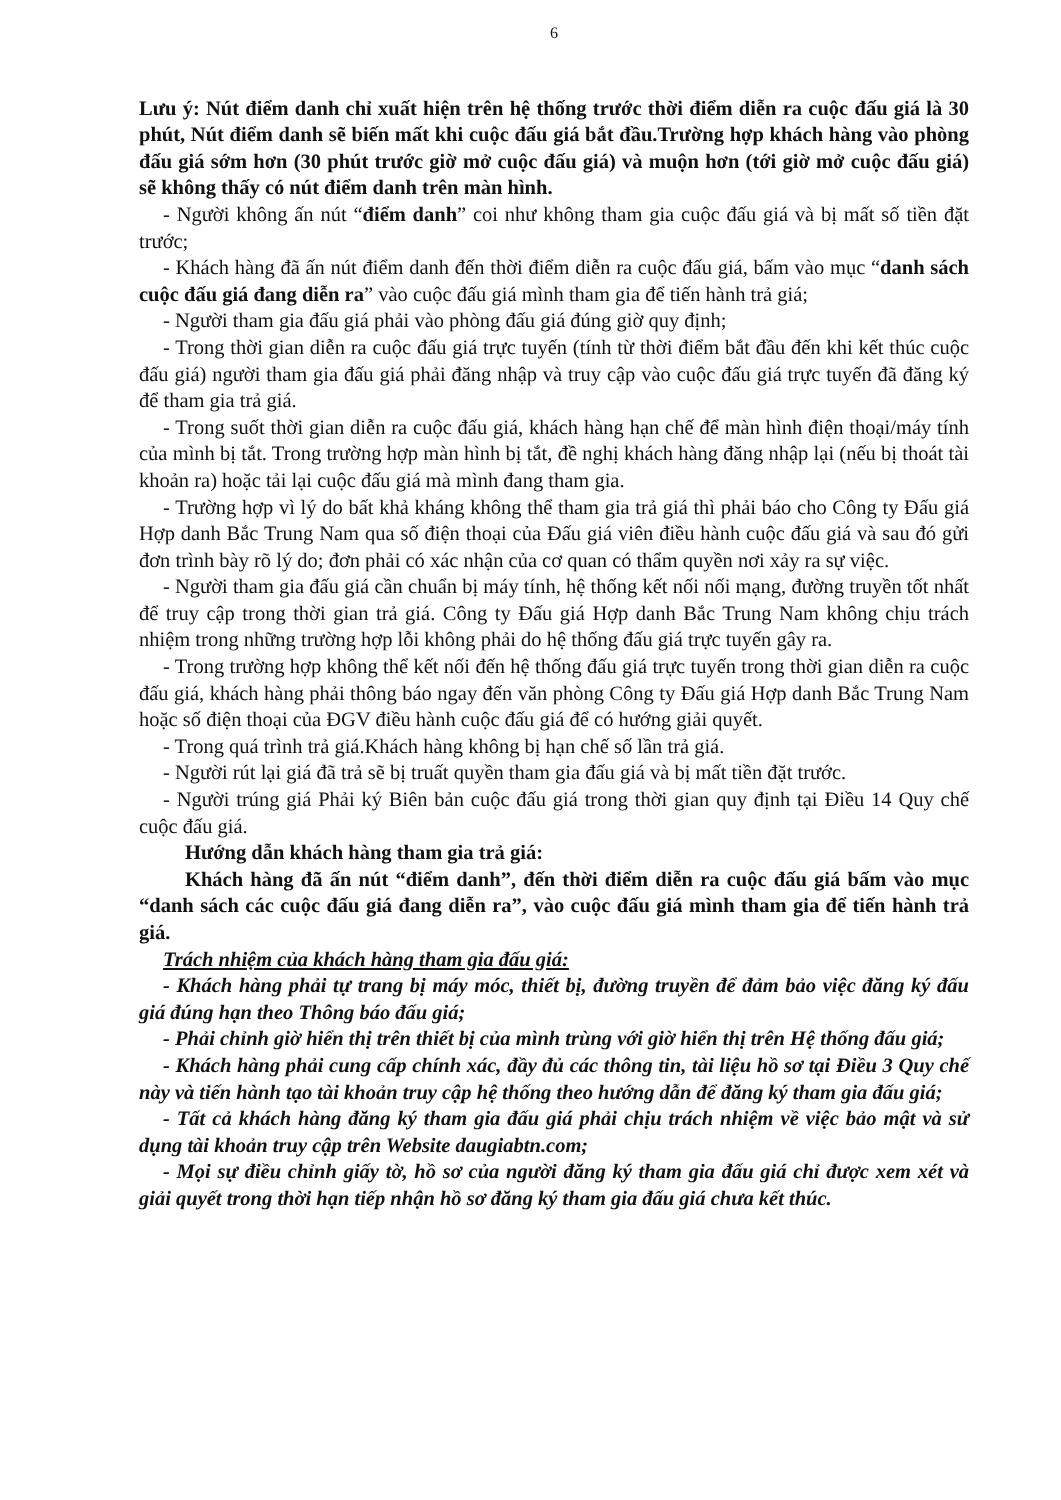6
Lưu ý: Nút điểm danh chỉ xuất hiện trên hệ thống trước thời điểm diễn ra cuộc đấu giá là 30 phút, Nút điểm danh sẽ biến mất khi cuộc đấu giá bắt đầu.Trường hợp khách hàng vào phòng đấu giá sớm hơn (30 phút trước giờ mở cuộc đấu giá) và muộn hơn (tới giờ mở cuộc đấu giá) sẽ không thấy có nút điểm danh trên màn hình.
- Người không ấn nút “điểm danh” coi như không tham gia cuộc đấu giá và bị mất số tiền đặt trước;
- Khách hàng đã ấn nút điểm danh đến thời điểm diễn ra cuộc đấu giá, bấm vào mục “danh sách cuộc đấu giá đang diễn ra” vào cuộc đấu giá mình tham gia để tiến hành trả giá;
- Người tham gia đấu giá phải vào phòng đấu giá đúng giờ quy định;
- Trong thời gian diễn ra cuộc đấu giá trực tuyến (tính từ thời điểm bắt đầu đến khi kết thúc cuộc đấu giá) người tham gia đấu giá phải đăng nhập và truy cập vào cuộc đấu giá trực tuyến đã đăng ký để tham gia trả giá.
- Trong suốt thời gian diễn ra cuộc đấu giá, khách hàng hạn chế để màn hình điện thoại/máy tính của mình bị tắt. Trong trường hợp màn hình bị tắt, đề nghị khách hàng đăng nhập lại (nếu bị thoát tài khoản ra) hoặc tải lại cuộc đấu giá mà mình đang tham gia.
- Trường hợp vì lý do bất khả kháng không thể tham gia trả giá thì phải báo cho Công ty Đấu giá Hợp danh Bắc Trung Nam qua số điện thoại của Đấu giá viên điều hành cuộc đấu giá và sau đó gửi đơn trình bày rõ lý do; đơn phải có xác nhận của cơ quan có thẩm quyền nơi xảy ra sự việc.
- Người tham gia đấu giá cần chuẩn bị máy tính, hệ thống kết nối nối mạng, đường truyền tốt nhất để truy cập trong thời gian trả giá. Công ty Đấu giá Hợp danh Bắc Trung Nam không chịu trách nhiệm trong những trường hợp lỗi không phải do hệ thống đấu giá trực tuyến gây ra.
- Trong trường hợp không thể kết nối đến hệ thống đấu giá trực tuyến trong thời gian diễn ra cuộc đấu giá, khách hàng phải thông báo ngay đến văn phòng Công ty Đấu giá Hợp danh Bắc Trung Nam hoặc số điện thoại của ĐGV điều hành cuộc đấu giá để có hướng giải quyết.
- Trong quá trình trả giá.Khách hàng không bị hạn chế số lần trả giá.
- Người rút lại giá đã trả sẽ bị truất quyền tham gia đấu giá và bị mất tiền đặt trước.
- Người trúng giá Phải ký Biên bản cuộc đấu giá trong thời gian quy định tại Điều 14 Quy chế cuộc đấu giá.
Hướng dẫn khách hàng tham gia trả giá:
Khách hàng đã ấn nút “điểm danh”, đến thời điểm diễn ra cuộc đấu giá bấm vào mục “danh sách các cuộc đấu giá đang diễn ra”, vào cuộc đấu giá mình tham gia để tiến hành trả giá.
Trách nhiệm của khách hàng tham gia đấu giá:
- Khách hàng phải tự trang bị máy móc, thiết bị, đường truyền để đảm bảo việc đăng ký đấu giá đúng hạn theo Thông báo đấu giá;
- Phải chỉnh giờ hiển thị trên thiết bị của mình trùng với giờ hiển thị trên Hệ thống đấu giá;
- Khách hàng phải cung cấp chính xác, đầy đủ các thông tin, tài liệu hồ sơ tại Điều 3 Quy chế này và tiến hành tạo tài khoản truy cập hệ thống theo hướng dẫn để đăng ký tham gia đấu giá;
- Tất cả khách hàng đăng ký tham gia đấu giá phải chịu trách nhiệm về việc bảo mật và sử dụng tài khoản truy cập trên Website daugiabtn.com;
- Mọi sự điều chỉnh giấy tờ, hồ sơ của người đăng ký tham gia đấu giá chỉ được xem xét và giải quyết trong thời hạn tiếp nhận hồ sơ đăng ký tham gia đấu giá chưa kết thúc.